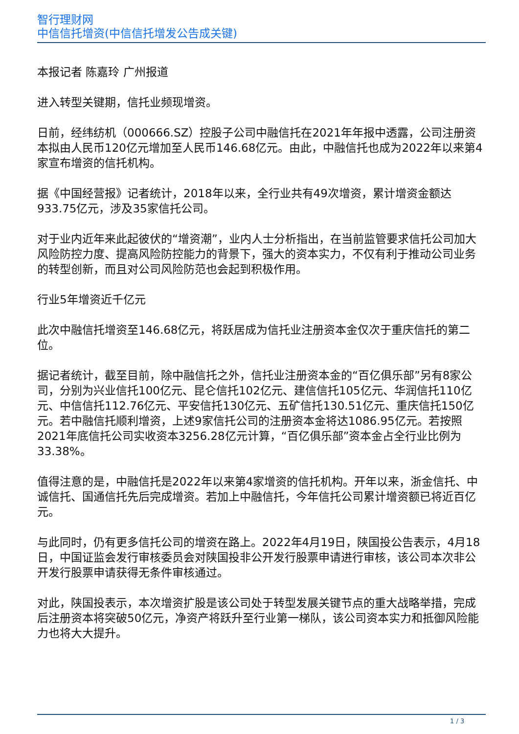智行理财网
中信信托增资(中信信托增发公告成关键)
本报记者 陈嘉玲 广州报道
进入转型关键期，信托业频现增资。
日前，经纬纺机（000666.SZ）控股子公司中融信托在2021年年报中透露，公司注册资本拟由人民币120亿元增加至人民币146.68亿元。由此，中融信托也成为2022年以来第4家宣布增资的信托机构。
据《中国经营报》记者统计，2018年以来，全行业共有49次增资，累计增资金额达933.75亿元，涉及35家信托公司。
对于业内近年来此起彼伏的“增资潮”，业内人士分析指出，在当前监管要求信托公司加大风险防控力度、提高风险防控能力的背景下，强大的资本实力，不仅有利于推动公司业务的转型创新，而且对公司风险防范也会起到积极作用。
行业5年增资近千亿元
此次中融信托增资至146.68亿元，将跃居成为信托业注册资本金仅次于重庆信托的第二位。
据记者统计，截至目前，除中融信托之外，信托业注册资本金的“百亿俱乐部”另有8家公司，分别为兴业信托100亿元、昆仑信托102亿元、建信信托105亿元、华润信托110亿元、中信信托112.76亿元、平安信托130亿元、五矿信托130.51亿元、重庆信托150亿元。若中融信托顺利增资，上述9家信托公司的注册资本金将达1086.95亿元。若按照2021年底信托公司实收资本3256.28亿元计算，“百亿俱乐部”资本金占全行业比例为33.38%。
值得注意的是，中融信托是2022年以来第4家增资的信托机构。开年以来，浙金信托、中诚信托、国通信托先后完成增资。若加上中融信托，今年信托公司累计增资额已将近百亿元。
与此同时，仍有更多信托公司的增资在路上。2022年4月19日，陕国投公告表示，4月18日，中国证监会发行审核委员会对陕国投非公开发行股票申请进行审核，该公司本次非公开发行股票申请获得无条件审核通过。
对此，陕国投表示，本次增资扩股是该公司处于转型发展关键节点的重大战略举措，完成后注册资本将突破50亿元，净资产将跃升至行业第一梯队，该公司资本实力和抵御风险能力也将大大提升。
1 / 3